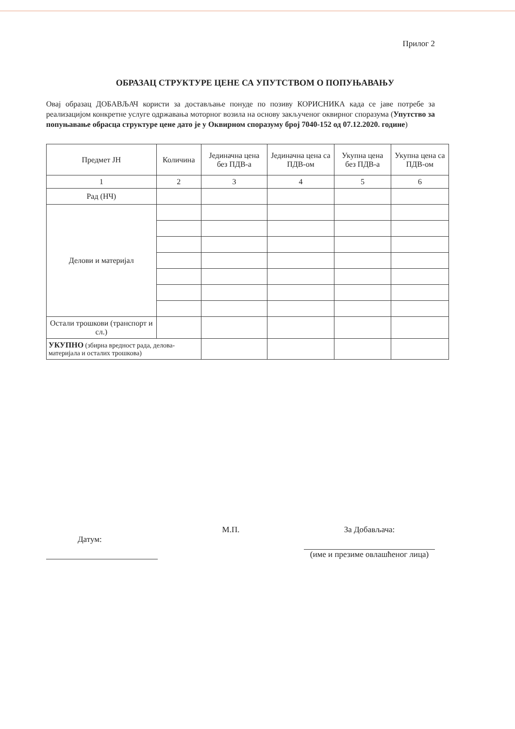Прилог 2
ОБРАЗАЦ СТРУКТУРЕ ЦЕНЕ СА УПУТСТВОМ О ПОПУЊАВАЊУ
Овај образац ДОБАВЉАЧ користи за достављање понуде по позиву КОРИСНИКА када се јаве потребе за реализацијом конкретне услуге одржавања моторног возила на основу закљученог оквирног споразума (Упутство за попуњавање обрасца структуре цене дато је у Оквирном споразуму број 7040-152 од 07.12.2020. године)
| Предмет ЈН | Количина | Јединачна цена без ПДВ-а | Јединачна цена са ПДВ-ом | Укупна цена без ПДВ-а | Укупна цена са ПДВ-ом |
| --- | --- | --- | --- | --- | --- |
| 1 | 2 | 3 | 4 | 5 | 6 |
| Рад (НЧ) | | | | | |
| Делови и материјал | | | | | |
| Остали трошкови (транспорт и сл.) | | | | | |
| УКУПНО (збирна вредност рада, делова-материјала и осталих трошкова) | | | | | |
Датум:
М.П. За Добављача:
(име и презиме овлашћеног лица)